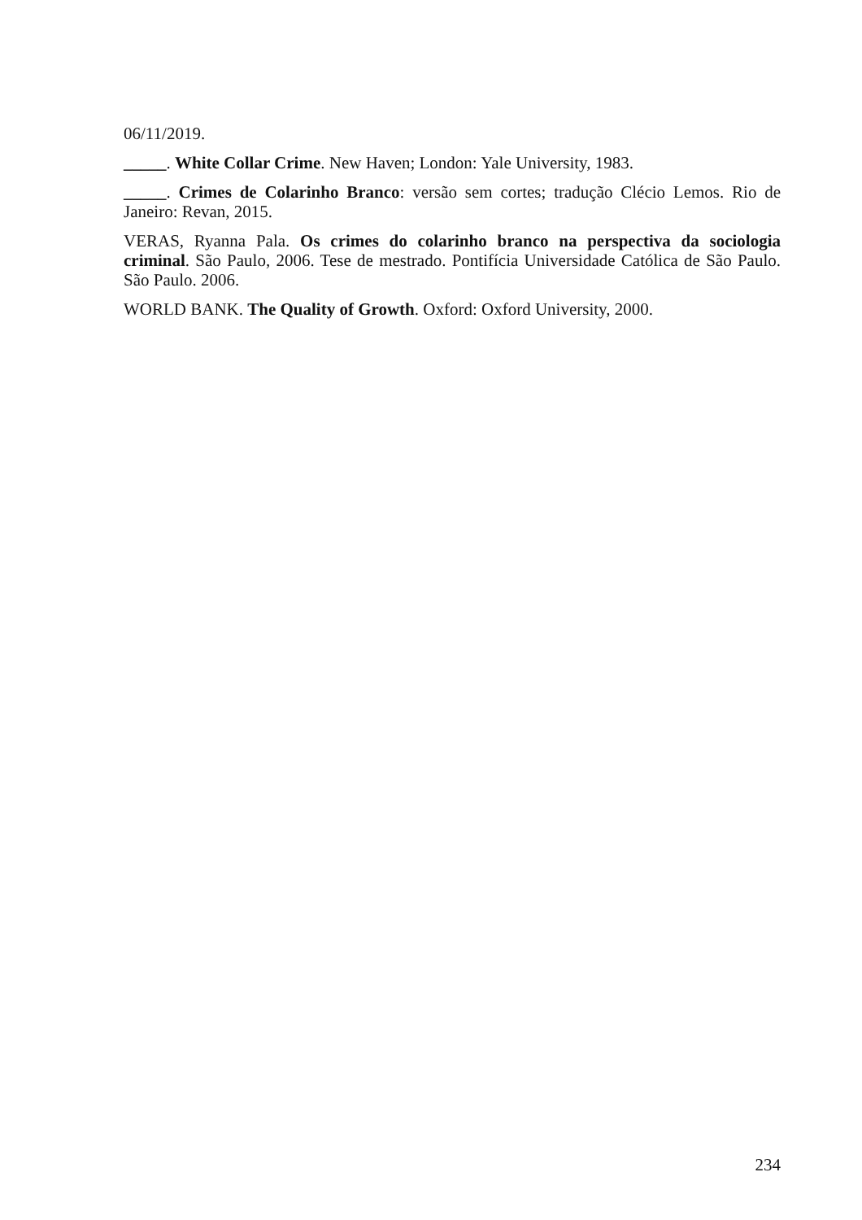06/11/2019.
_____. White Collar Crime. New Haven; London: Yale University, 1983.
_____. Crimes de Colarinho Branco: versão sem cortes; tradução Clécio Lemos. Rio de Janeiro: Revan, 2015.
VERAS, Ryanna Pala. Os crimes do colarinho branco na perspectiva da sociologia criminal. São Paulo, 2006. Tese de mestrado. Pontifícia Universidade Católica de São Paulo. São Paulo. 2006.
WORLD BANK. The Quality of Growth. Oxford: Oxford University, 2000.
234